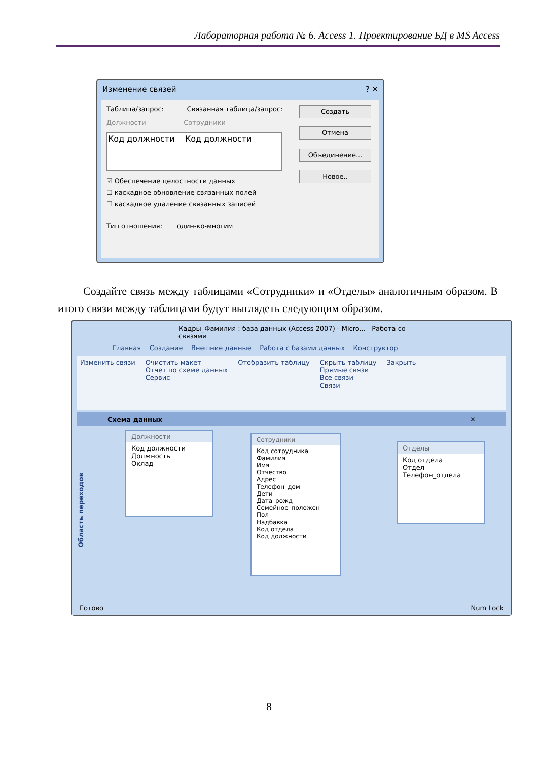Лабораторная работа № 6. Access 1. Проектирование БД в MS Access
Изменение связей ? ✕
Таблица/запрос: Связанная таблица/запрос:
Должности Сотрудники
Код должности Код должности
☑ Обеспечение целостности данных
☐ каскадное обновление связанных полей
☐ каскадное удаление связанных записей
Тип отношения: один-ко-многим
Создать
Отмена
Объединение...
Новое..
Создайте связь между таблицами «Сотрудники» и «Отделы» аналогичным образом. В итого связи между таблицами будут выглядеть следующим образом.
Кадры_Фамилия : база данных (Access 2007) - Micro... Работа со связями
Главная Создание Внешние данные Работа с базами данных Конструктор
Изменить связи Очистить макет
Отчет по схеме данных
Сервис
Отобразить таблицу Скрыть таблицу
Прямые связи
Все связи
Связи
Закрыть
Схема данных ✕
Область переходов
Должности
Код должности
Должность
Оклад
Сотрудники
Код сотрудника
Фамилия
Имя
Отчество
Адрес
Телефон_дом
Дети
Дата_рожд
Семейное_положен
Пол
Надбавка
Код отдела
Код должности
Отделы
Код отдела
Отдел
Телефон_отдела
Готово Num Lock
8